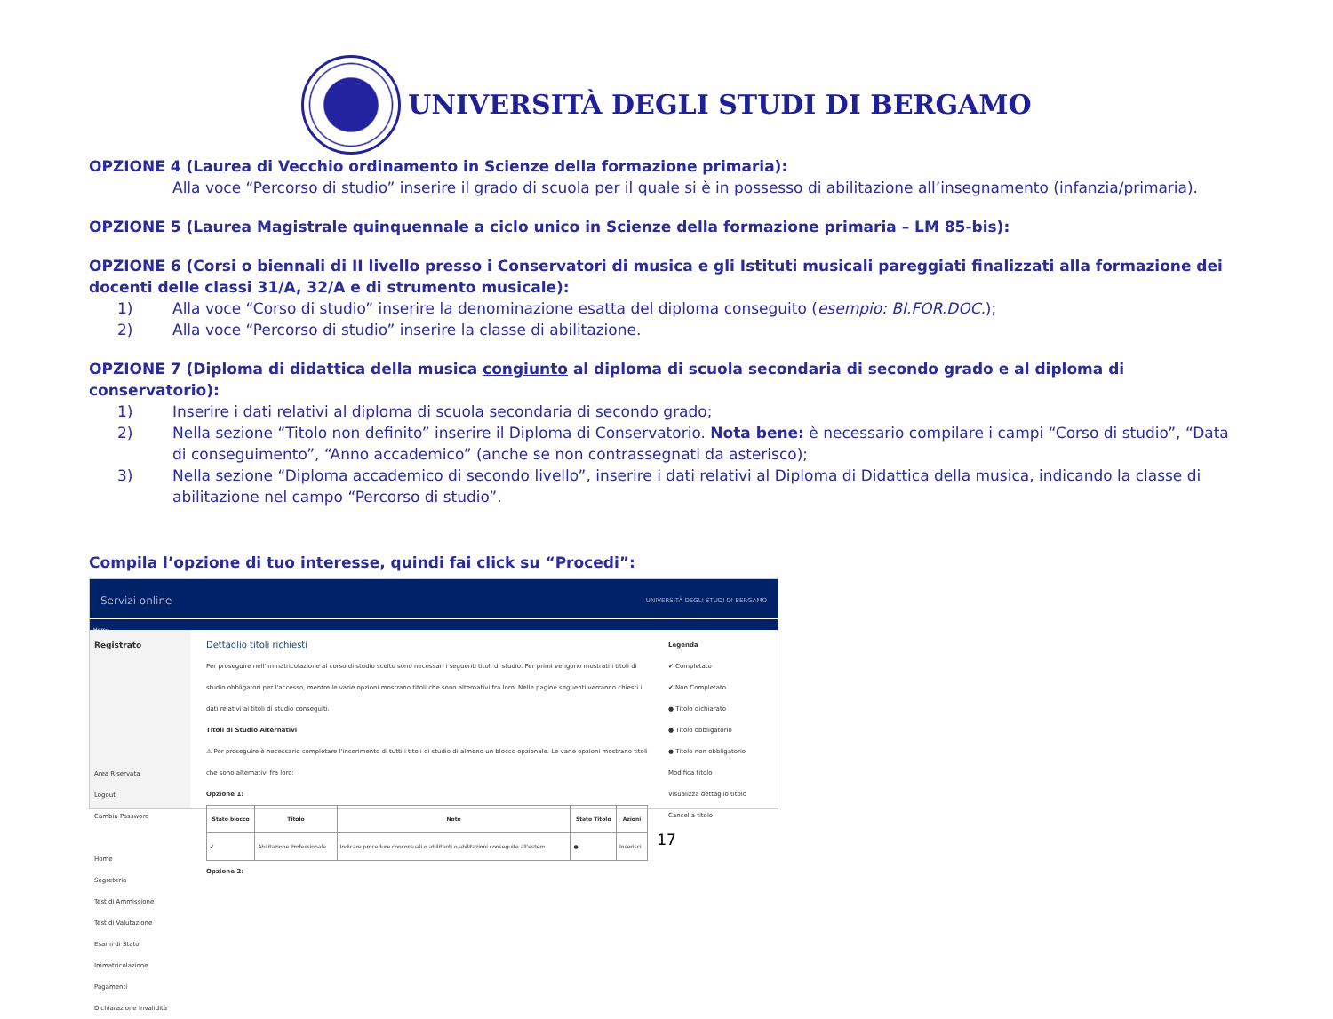UNIVERSITÀ DEGLI STUDI DI BERGAMO
OPZIONE 4 (Laurea di Vecchio ordinamento in Scienze della formazione primaria):
Alla voce “Percorso di studio” inserire il grado di scuola per il quale si è in possesso di abilitazione all’insegnamento (infanzia/primaria).
OPZIONE 5 (Laurea Magistrale quinquennale a ciclo unico in Scienze della formazione primaria – LM 85-bis):
OPZIONE 6 (Corsi o biennali di II livello presso i Conservatori di musica e gli Istituti musicali pareggiati finalizzati alla formazione dei docenti delle classi 31/A, 32/A e di strumento musicale):
1) Alla voce “Corso di studio” inserire la denominazione esatta del diploma conseguito (esempio: BI.FOR.DOC.);
2) Alla voce “Percorso di studio” inserire la classe di abilitazione.
OPZIONE 7 (Diploma di didattica della musica congiunto al diploma di scuola secondaria di secondo grado e al diploma di conservatorio):
1) Inserire i dati relativi al diploma di scuola secondaria di secondo grado;
2) Nella sezione “Titolo non definito” inserire il Diploma di Conservatorio. Nota bene: è necessario compilare i campi “Corso di studio”, “Data di conseguimento”, “Anno accademico” (anche se non contrassegnati da asterisco);
3) Nella sezione “Diploma accademico di secondo livello”, inserire i dati relativi al Diploma di Didattica della musica, indicando la classe di abilitazione nel campo “Percorso di studio”.
Compila l’opzione di tuo interesse, quindi fai click su “Procedi”:
Servizi online UNIVERSITÀ DEGLI STUDI DI BERGAMO
Home
Registrato
Area Riservata
Logout
Cambia Password
Home
Segreteria
Test di Ammissione
Test di Valutazione
Esami di Stato
Immatricolazione
Pagamenti
Dichiarazione Invalidità
Dettaglio titoli richiesti
Per proseguire nell'immatricolazione al corso di studio scelto sono necessari i seguenti titoli di studio. Per primi vengono mostrati i titoli di studio obbligatori per l'accesso, mentre le varie opzioni mostrano titoli che sono alternativi fra loro. Nelle pagine seguenti verranno chiesti i dati relativi ai titoli di studio conseguiti.
Titoli di Studio Alternativi
⚠ Per proseguire è necessario completare l'inserimento di tutti i titoli di studio di almeno un blocco opzionale. Le varie opzioni mostrano titoli che sono alternativi fra loro:
Opzione 1:
| Stato blocco | Titolo | Note | Stato Titolo | Azioni |
| --- | --- | --- | --- | --- |
| ✔ | Abilitazione Professionale | Indicare procedure concorsuali o abilitanti o abilitazioni conseguite all'estero | ● | Inserisci |
Opzione 2:
Legenda
✔ Completato
✔ Non Completato
● Titolo dichiarato
● Titolo obbligatorio
● Titolo non obbligatorio
Modifica titolo
Visualizza dettaglio titolo
Cancella titolo
17